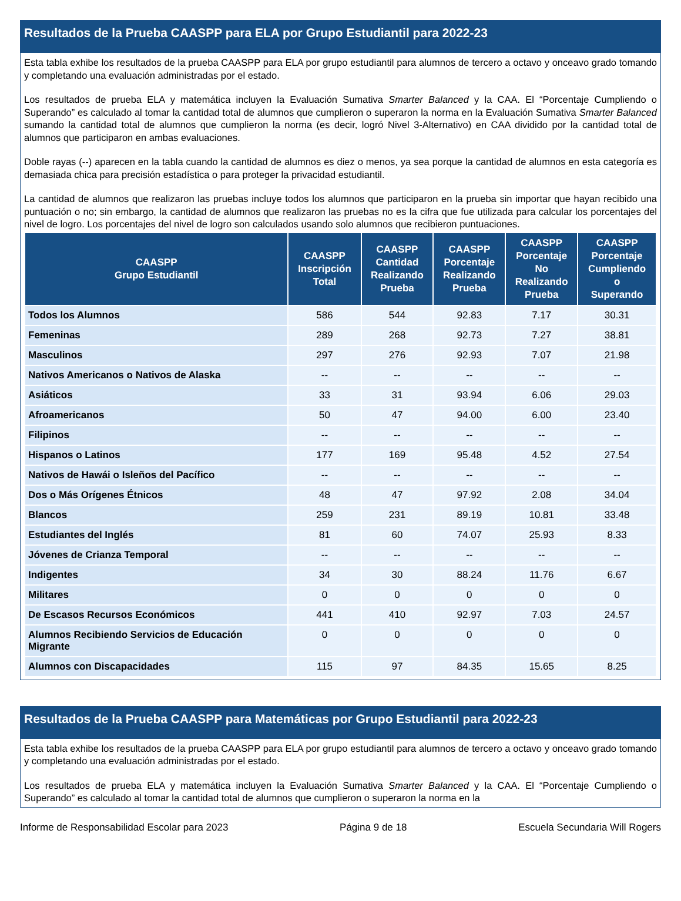Resultados de la Prueba CAASPP para ELA por Grupo Estudiantil para 2022-23
Esta tabla exhibe los resultados de la prueba CAASPP para ELA por grupo estudiantil para alumnos de tercero a octavo y onceavo grado tomando y completando una evaluación administradas por el estado.
Los resultados de prueba ELA y matemática incluyen la Evaluación Sumativa Smarter Balanced y la CAA. El “Porcentaje Cumpliendo o Superando” es calculado al tomar la cantidad total de alumnos que cumplieron o superaron la norma en la Evaluación Sumativa Smarter Balanced sumando la cantidad total de alumnos que cumplieron la norma (es decir, logró Nivel 3-Alternativo) en CAA dividido por la cantidad total de alumnos que participaron en ambas evaluaciones.
Doble rayas (--) aparecen en la tabla cuando la cantidad de alumnos es diez o menos, ya sea porque la cantidad de alumnos en esta categoría es demasiada chica para precisión estadística o para proteger la privacidad estudiantil.
La cantidad de alumnos que realizaron las pruebas incluye todos los alumnos que participaron en la prueba sin importar que hayan recibido una puntuación o no; sin embargo, la cantidad de alumnos que realizaron las pruebas no es la cifra que fue utilizada para calcular los porcentajes del nivel de logro. Los porcentajes del nivel de logro son calculados usando solo alumnos que recibieron puntuaciones.
| CAASPP Grupo Estudiantil | CAASPP Inscripción Total | CAASPP Cantidad Realizando Prueba | CAASPP Porcentaje Realizando Prueba | CAASPP Porcentaje No Realizando Prueba | CAASPP Porcentaje Cumpliendo o Superando |
| --- | --- | --- | --- | --- | --- |
| Todos los Alumnos | 586 | 544 | 92.83 | 7.17 | 30.31 |
| Femeninas | 289 | 268 | 92.73 | 7.27 | 38.81 |
| Masculinos | 297 | 276 | 92.93 | 7.07 | 21.98 |
| Nativos Americanos o Nativos de Alaska | -- | -- | -- | -- | -- |
| Asiáticos | 33 | 31 | 93.94 | 6.06 | 29.03 |
| Afroamericanos | 50 | 47 | 94.00 | 6.00 | 23.40 |
| Filipinos | -- | -- | -- | -- | -- |
| Hispanos o Latinos | 177 | 169 | 95.48 | 4.52 | 27.54 |
| Nativos de Hawái o Isleños del Pacífico | -- | -- | -- | -- | -- |
| Dos o Más Orígenes Étnicos | 48 | 47 | 97.92 | 2.08 | 34.04 |
| Blancos | 259 | 231 | 89.19 | 10.81 | 33.48 |
| Estudiantes del Inglés | 81 | 60 | 74.07 | 25.93 | 8.33 |
| Jóvenes de Crianza Temporal | -- | -- | -- | -- | -- |
| Indigentes | 34 | 30 | 88.24 | 11.76 | 6.67 |
| Militares | 0 | 0 | 0 | 0 | 0 |
| De Escasos Recursos Económicos | 441 | 410 | 92.97 | 7.03 | 24.57 |
| Alumnos Recibiendo Servicios de Educación Migrante | 0 | 0 | 0 | 0 | 0 |
| Alumnos con Discapacidades | 115 | 97 | 84.35 | 15.65 | 8.25 |
Resultados de la Prueba CAASPP para Matemáticas por Grupo Estudiantil para 2022-23
Esta tabla exhibe los resultados de la prueba CAASPP para ELA por grupo estudiantil para alumnos de tercero a octavo y onceavo grado tomando y completando una evaluación administradas por el estado.
Los resultados de prueba ELA y matemática incluyen la Evaluación Sumativa Smarter Balanced y la CAA. El “Porcentaje Cumpliendo o Superando” es calculado al tomar la cantidad total de alumnos que cumplieron o superaron la norma en la
Informe de Responsabilidad Escolar para 2023 Página 9 de 18 Escuela Secundaria Will Rogers